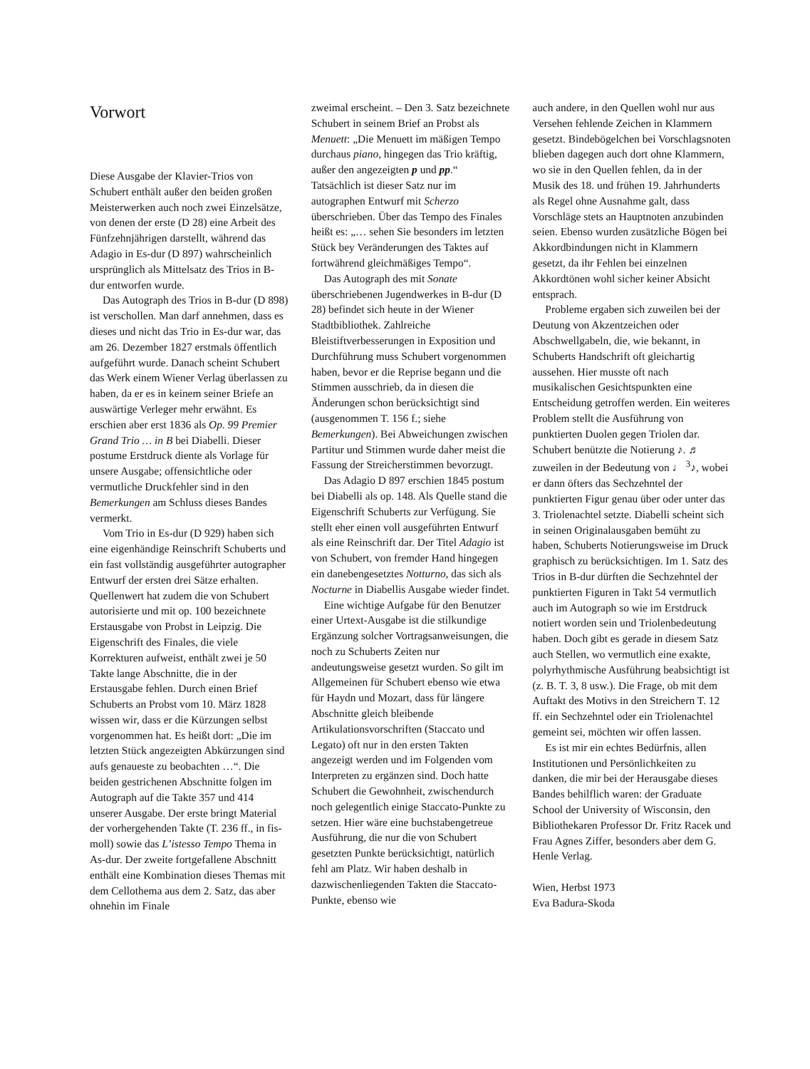Vorwort
Diese Ausgabe der Klavier-Trios von Schubert enthält außer den beiden großen Meisterwerken auch noch zwei Einzelsätze, von denen der erste (D 28) eine Arbeit des Fünfzehnjährigen darstellt, während das Adagio in Es-dur (D 897) wahrscheinlich ursprünglich als Mittelsatz des Trios in B-dur entworfen wurde.
Das Autograph des Trios in B-dur (D 898) ist verschollen. Man darf annehmen, dass es dieses und nicht das Trio in Es-dur war, das am 26. Dezember 1827 erstmals öffentlich aufgeführt wurde. Danach scheint Schubert das Werk einem Wiener Verlag überlassen zu haben, da er es in keinem seiner Briefe an auswärtige Verleger mehr erwähnt. Es erschien aber erst 1836 als Op. 99 Premier Grand Trio … in B bei Diabelli. Dieser postume Erstdruck diente als Vorlage für unsere Ausgabe; offensichtliche oder vermutliche Druckfehler sind in den Bemerkungen am Schluss dieses Bandes vermerkt.
Vom Trio in Es-dur (D 929) haben sich eine eigenhändige Reinschrift Schuberts und ein fast vollständig ausgeführter autographer Entwurf der ersten drei Sätze erhalten. Quellenwert hat zudem die von Schubert autorisierte und mit op. 100 bezeichnete Erstausgabe von Probst in Leipzig. Die Eigenschrift des Finales, die viele Korrekturen aufweist, enthält zwei je 50 Takte lange Abschnitte, die in der Erstausgabe fehlen. Durch einen Brief Schuberts an Probst vom 10. März 1828 wissen wir, dass er die Kürzungen selbst vorgenommen hat. Es heißt dort: „Die im letzten Stück angezeigten Abkürzungen sind aufs genaueste zu beobachten …“. Die beiden gestrichenen Abschnitte folgen im Autograph auf die Takte 357 und 414 unserer Ausgabe. Der erste bringt Material der vorhergehenden Takte (T. 236 ff., in fis-moll) sowie das L’istesso Tempo Thema in As-dur. Der zweite fortgefallene Abschnitt enthält eine Kombination dieses Themas mit dem Cellothema aus dem 2. Satz, das aber ohnehin im Finale
zweimal erscheint. – Den 3. Satz bezeichnete Schubert in seinem Brief an Probst als Menuett: „Die Menuett im mäßigen Tempo durchaus piano, hingegen das Trio kräftig, außer den angezeigten p und pp.“ Tatsächlich ist dieser Satz nur im autographen Entwurf mit Scherzo überschrieben. Über das Tempo des Finales heißt es: „… sehen Sie besonders im letzten Stück bey Veränderungen des Taktes auf fortwährend gleichmäßiges Tempo“.
Das Autograph des mit Sonate überschriebenen Jugendwerkes in B-dur (D 28) befindet sich heute in der Wiener Stadtbibliothek. Zahlreiche Bleistiftverbesserungen in Exposition und Durchführung muss Schubert vorgenommen haben, bevor er die Reprise begann und die Stimmen ausschrieb, da in diesen die Änderungen schon berücksichtigt sind (ausgenommen T. 156 f.; siehe Bemerkungen). Bei Abweichungen zwischen Partitur und Stimmen wurde daher meist die Fassung der Streicherstimmen bevorzugt.
Das Adagio D 897 erschien 1845 postum bei Diabelli als op. 148. Als Quelle stand die Eigenschrift Schuberts zur Verfügung. Sie stellt eher einen voll ausgeführten Entwurf als eine Reinschrift dar. Der Titel Adagio ist von Schubert, von fremder Hand hingegen ein danebengesetztes Notturno, das sich als Nocturne in Diabellis Ausgabe wieder findet.
Eine wichtige Aufgabe für den Benutzer einer Urtext-Ausgabe ist die stilkundige Ergänzung solcher Vortragsanweisungen, die noch zu Schuberts Zeiten nur andeutungsweise gesetzt wurden. So gilt im Allgemeinen für Schubert ebenso wie etwa für Haydn und Mozart, dass für längere Abschnitte gleich bleibende Artikulationsvorschriften (Staccato und Legato) oft nur in den ersten Takten angezeigt werden und im Folgenden vom Interpreten zu ergänzen sind. Doch hatte Schubert die Gewohnheit, zwischendurch noch gelegentlich einige Staccato-Punkte zu setzen. Hier wäre eine buchstabengetreue Ausführung, die nur die von Schubert gesetzten Punkte berücksichtigt, natürlich fehl am Platz. Wir haben deshalb in dazwischenliegenden Takten die Staccato-Punkte, ebenso wie
auch andere, in den Quellen wohl nur aus Versehen fehlende Zeichen in Klammern gesetzt. Bindebögelchen bei Vorschlagsnoten blieben dagegen auch dort ohne Klammern, wo sie in den Quellen fehlen, da in der Musik des 18. und frühen 19. Jahrhunderts als Regel ohne Ausnahme galt, dass Vorschläge stets an Hauptnoten anzubinden seien. Ebenso wurden zusätzliche Bögen bei Akkordbindungen nicht in Klammern gesetzt, da ihr Fehlen bei einzelnen Akkordtönen wohl sicher keiner Absicht entsprach.
Probleme ergaben sich zuweilen bei der Deutung von Akzentzeichen oder Abschwellgabeln, die, wie bekannt, in Schuberts Handschrift oft gleichartig aussehen. Hier musste oft nach musikalischen Gesichtspunkten eine Entscheidung getroffen werden. Ein weiteres Problem stellt die Ausführung von punktierten Duolen gegen Triolen dar. Schubert benützte die Notierung ♪. ♬ zuweilen in der Bedeutung von ♩ <sup>3</sup>♪, wobei er dann öfters das Sechzehntel der punktierten Figur genau über oder unter das 3. Triolenachtel setzte. Diabelli scheint sich in seinen Originalausgaben bemüht zu haben, Schuberts Notierungsweise im Druck graphisch zu berücksichtigen. Im 1. Satz des Trios in B-dur dürften die Sechzehntel der punktierten Figuren in Takt 54 vermutlich auch im Autograph so wie im Erstdruck notiert worden sein und Triolenbedeutung haben. Doch gibt es gerade in diesem Satz auch Stellen, wo vermutlich eine exakte, polyrhythmische Ausführung beabsichtigt ist (z. B. T. 3, 8 usw.). Die Frage, ob mit dem Auftakt des Motivs in den Streichern T. 12 ff. ein Sechzehntel oder ein Triolenachtel gemeint sei, möchten wir offen lassen.
Es ist mir ein echtes Bedürfnis, allen Institutionen und Persönlichkeiten zu danken, die mir bei der Herausgabe dieses Bandes behilflich waren: der Graduate School der University of Wisconsin, den Bibliothekaren Professor Dr. Fritz Racek und Frau Agnes Ziffer, besonders aber dem G. Henle Verlag.
Wien, Herbst 1973
Eva Badura-Skoda